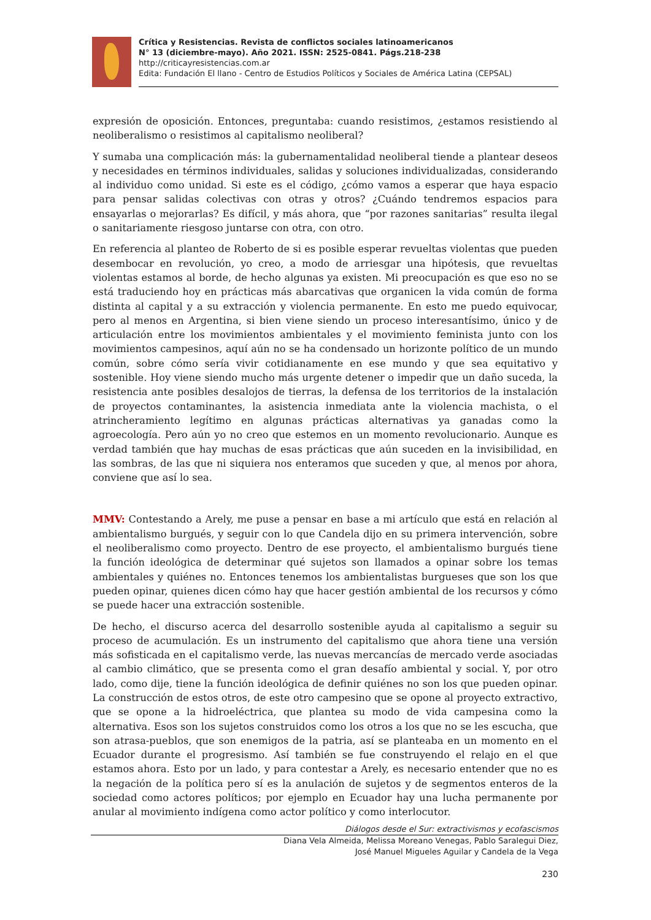Crítica y Resistencias. Revista de conflictos sociales latinoamericanos
N° 13 (diciembre-mayo). Año 2021. ISSN: 2525-0841. Págs.218-238
http://criticayresistencias.com.ar
Edita: Fundación El llano - Centro de Estudios Políticos y Sociales de América Latina (CEPSAL)
expresión de oposición. Entonces, preguntaba: cuando resistimos, ¿estamos resistiendo al neoliberalismo o resistimos al capitalismo neoliberal?
Y sumaba una complicación más: la gubernamentalidad neoliberal tiende a plantear deseos y necesidades en términos individuales, salidas y soluciones individualizadas, considerando al individuo como unidad. Si este es el código, ¿cómo vamos a esperar que haya espacio para pensar salidas colectivas con otras y otros? ¿Cuándo tendremos espacios para ensayarlas o mejorarlas? Es difícil, y más ahora, que “por razones sanitarias” resulta ilegal o sanitariamente riesgoso juntarse con otra, con otro.
En referencia al planteo de Roberto de si es posible esperar revueltas violentas que pueden desembocar en revolución, yo creo, a modo de arriesgar una hipótesis, que revueltas violentas estamos al borde, de hecho algunas ya existen. Mi preocupación es que eso no se está traduciendo hoy en prácticas más abarcativas que organicen la vida común de forma distinta al capital y a su extracción y violencia permanente. En esto me puedo equivocar, pero al menos en Argentina, si bien viene siendo un proceso interesantísimo, único y de articulación entre los movimientos ambientales y el movimiento feminista junto con los movimientos campesinos, aquí aún no se ha condensado un horizonte político de un mundo común, sobre cómo sería vivir cotidianamente en ese mundo y que sea equitativo y sostenible. Hoy viene siendo mucho más urgente detener o impedir que un daño suceda, la resistencia ante posibles desalojos de tierras, la defensa de los territorios de la instalación de proyectos contaminantes, la asistencia inmediata ante la violencia machista, o el atrincheramiento legítimo en algunas prácticas alternativas ya ganadas como la agroecología. Pero aún yo no creo que estemos en un momento revolucionario. Aunque es verdad también que hay muchas de esas prácticas que aún suceden en la invisibilidad, en las sombras, de las que ni siquiera nos enteramos que suceden y que, al menos por ahora, conviene que así lo sea.
MMV: Contestando a Arely, me puse a pensar en base a mi artículo que está en relación al ambientalismo burgués, y seguir con lo que Candela dijo en su primera intervención, sobre el neoliberalismo como proyecto. Dentro de ese proyecto, el ambientalismo burgués tiene la función ideológica de determinar qué sujetos son llamados a opinar sobre los temas ambientales y quiénes no. Entonces tenemos los ambientalistas burgueses que son los que pueden opinar, quienes dicen cómo hay que hacer gestión ambiental de los recursos y cómo se puede hacer una extracción sostenible.
De hecho, el discurso acerca del desarrollo sostenible ayuda al capitalismo a seguir su proceso de acumulación. Es un instrumento del capitalismo que ahora tiene una versión más sofisticada en el capitalismo verde, las nuevas mercancías de mercado verde asociadas al cambio climático, que se presenta como el gran desafío ambiental y social. Y, por otro lado, como dije, tiene la función ideológica de definir quiénes no son los que pueden opinar. La construcción de estos otros, de este otro campesino que se opone al proyecto extractivo, que se opone a la hidroeléctrica, que plantea su modo de vida campesina como la alternativa. Esos son los sujetos construidos como los otros a los que no se les escucha, que son atrasa-pueblos, que son enemigos de la patria, así se planteaba en un momento en el Ecuador durante el progresismo. Así también se fue construyendo el relajo en el que estamos ahora. Esto por un lado, y para contestar a Arely, es necesario entender que no es la negación de la política pero sí es la anulación de sujetos y de segmentos enteros de la sociedad como actores políticos; por ejemplo en Ecuador hay una lucha permanente por anular al movimiento indígena como actor político y como interlocutor.
Diálogos desde el Sur: extractivismos y ecofascismos
Diana Vela Almeida, Melissa Moreano Venegas, Pablo Saralegui Diez,
José Manuel Migueles Aguilar y Candela de la Vega
230